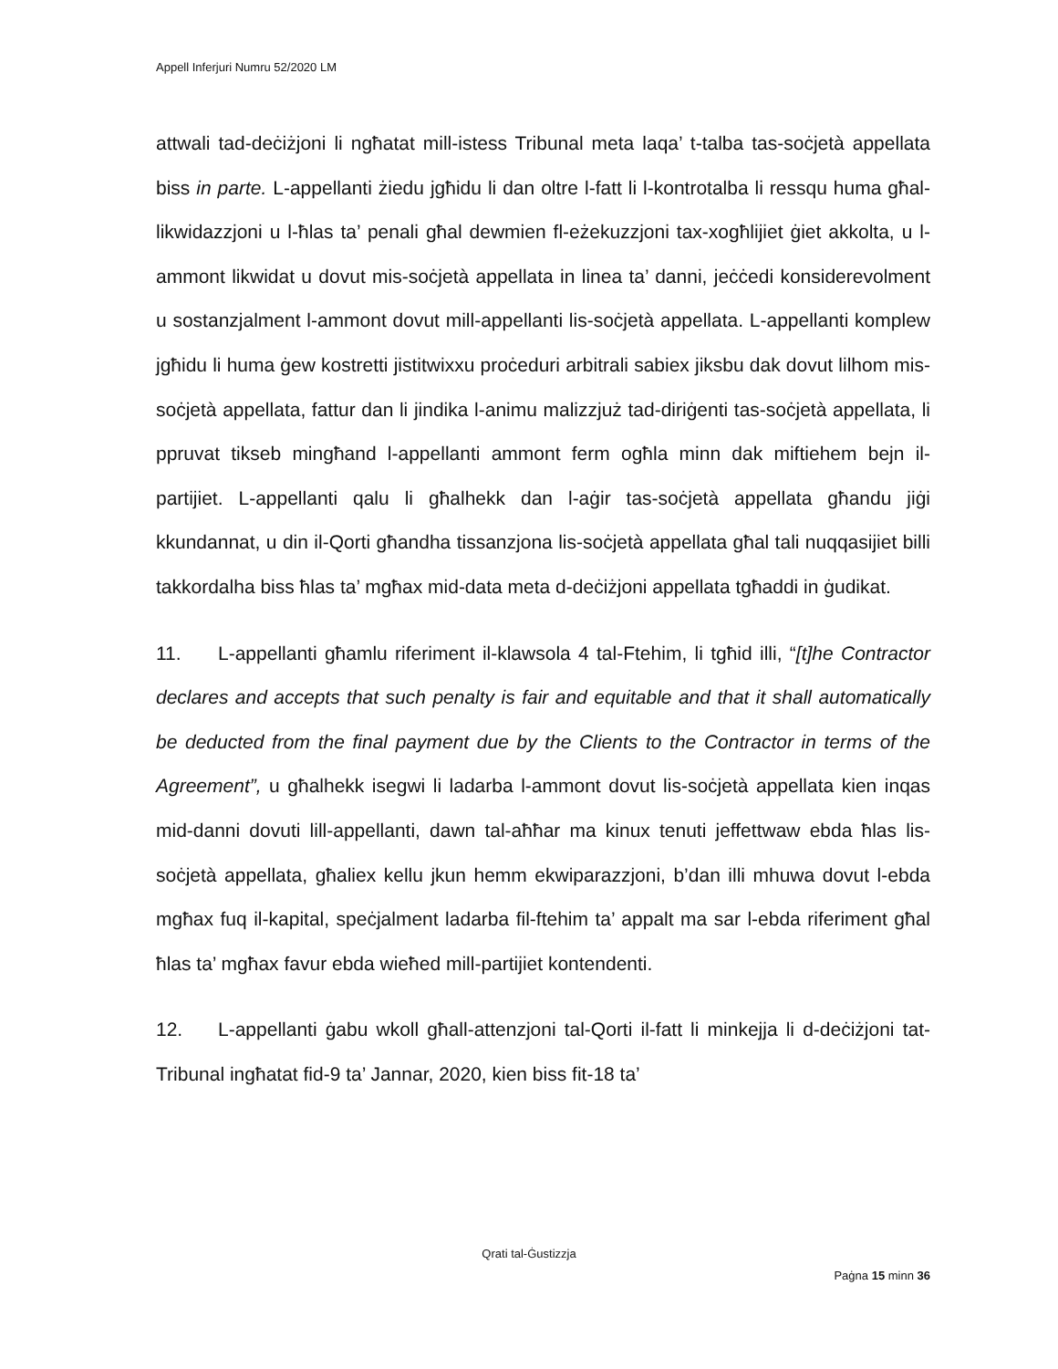Appell Inferjuri Numru 52/2020 LM
attwali tad-deċiżjoni li ngħatat mill-istess Tribunal meta laqa’ t-talba tas-soċjetà appellata biss in parte. L-appellanti żiedu jgħidu li dan oltre l-fatt li l-kontrotalba li ressqu huma għal-likwidazzjoni u l-ħlas ta’ penali għal dewmien fl-eżekuzzjoni tax-xogħlijiet ġiet akkolta, u l-ammont likwidat u dovut mis-soċjetà appellata in linea ta’ danni, jeċċedi konsiderevolment u sostanzjalment l-ammont dovut mill-appellanti lis-soċjetà appellata. L-appellanti komplew jgħidu li huma ġew kostretti jistitwixxu proċeduri arbitrali sabiex jiksbu dak dovut lilhom mis-soċjetà appellata, fattur dan li jindika l-animu malizzjuż tad-diriġenti tas-soċjetà appellata, li ppruvat tikseb mingħand l-appellanti ammont ferm ogħla minn dak miftiehem bejn il-partijiet. L-appellanti qalu li għalhekk dan l-aġir tas-soċjetà appellata għandu jiġi kkundannat, u din il-Qorti għandha tissanzjona lis-soċjetà appellata għal tali nuqqasijiet billi takkordalha biss ħlas ta’ mgħax mid-data meta d-deċiżjoni appellata tgħaddi in ġudikat.
11. L-appellanti għamlu riferiment il-klawsola 4 tal-Ftehim, li tgħid illi, “[t]he Contractor declares and accepts that such penalty is fair and equitable and that it shall automatically be deducted from the final payment due by the Clients to the Contractor in terms of the Agreement”, u għalhekk isegwi li ladarba l-ammont dovut lis-soċjetà appellata kien inqas mid-danni dovuti lill-appellanti, dawn tal-aħħar ma kinux tenuti jeffettwaw ebda ħlas lis-soċjetà appellata, għaliex kellu jkun hemm ekwiparazzjoni, b’dan illi mhuwa dovut l-ebda mgħax fuq il-kapital, speċjalment ladarba fil-ftehim ta’ appalt ma sar l-ebda riferiment għal ħlas ta’ mgħax favur ebda wieħed mill-partijiet kontendenti.
12. L-appellanti ġabu wkoll għall-attenzjoni tal-Qorti il-fatt li minkejja li d-deċiżjoni tat-Tribunal ingħatat fid-9 ta’ Jannar, 2020, kien biss fit-18 ta’
Qrati tal-Ġustizzja
Paġna 15 minn 36